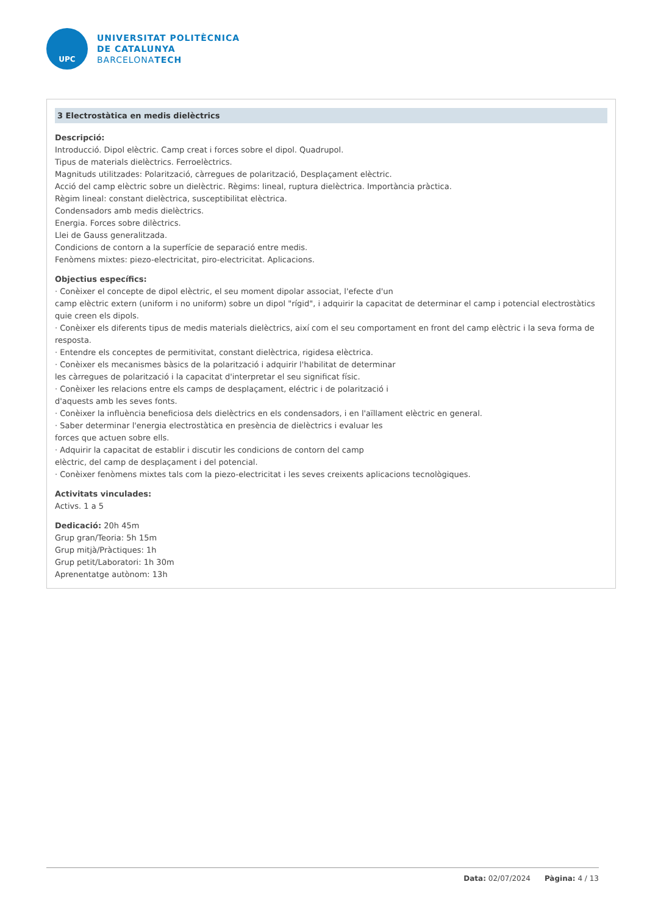UPC
UNIVERSITAT POLITÈCNICA
DE CATALUNYA
BARCELONATECH
3 Electrostàtica en medis dielèctrics
Descripció:
Introducció. Dipol elèctric. Camp creat i forces sobre el dipol. Quadrupol.
Tipus de materials dielèctrics. Ferroelèctrics.
Magnituds utilitzades: Polarització, càrregues de polarització, Desplaçament elèctric.
Acció del camp elèctric sobre un dielèctric. Règims: lineal, ruptura dielèctrica. Importància pràctica.
Règim lineal: constant dielèctrica, susceptibilitat elèctrica.
Condensadors amb medis dielèctrics.
Energia. Forces sobre dilèctrics.
Llei de Gauss generalitzada.
Condicions de contorn a la superfície de separació entre medis.
Fenòmens mixtes: piezo-electricitat, piro-electricitat. Aplicacions.
Objectius específics:
· Conèixer el concepte de dipol elèctric, el seu moment dipolar associat, l'efecte d'un
camp elèctric extern (uniform i no uniform) sobre un dipol "rígid", i adquirir la capacitat de determinar el camp i potencial electrostàtics quie creen els dipols.
· Conèixer els diferents tipus de medis materials dielèctrics, així com el seu comportament en front del camp elèctric i la seva forma de resposta.
· Entendre els conceptes de permitivitat, constant dielèctrica, rigidesa elèctrica.
· Conèixer els mecanismes bàsics de la polarització i adquirir l'habilitat de determinar
les càrregues de polarització i la capacitat d'interpretar el seu significat físic.
· Conèixer les relacions entre els camps de desplaçament, eléctric i de polarització i
d'aquests amb les seves fonts.
· Conèixer la influència beneficiosa dels dielèctrics en els condensadors, i en l'aïllament elèctric en general.
· Saber determinar l'energia electrostàtica en presència de dielèctrics i evaluar les
forces que actuen sobre ells.
· Adquirir la capacitat de establir i discutir les condicions de contorn del camp
elèctric, del camp de desplaçament i del potencial.
· Conèixer fenòmens mixtes tals com la piezo-electricitat i les seves creixents aplicacions tecnològiques.
Activitats vinculades:
Activs. 1 a 5
Dedicació: 20h 45m
Grup gran/Teoria: 5h 15m
Grup mitjà/Pràctiques: 1h
Grup petit/Laboratori: 1h 30m
Aprenentatge autònom: 13h
Data: 02/07/2024 Pàgina: 4 / 13